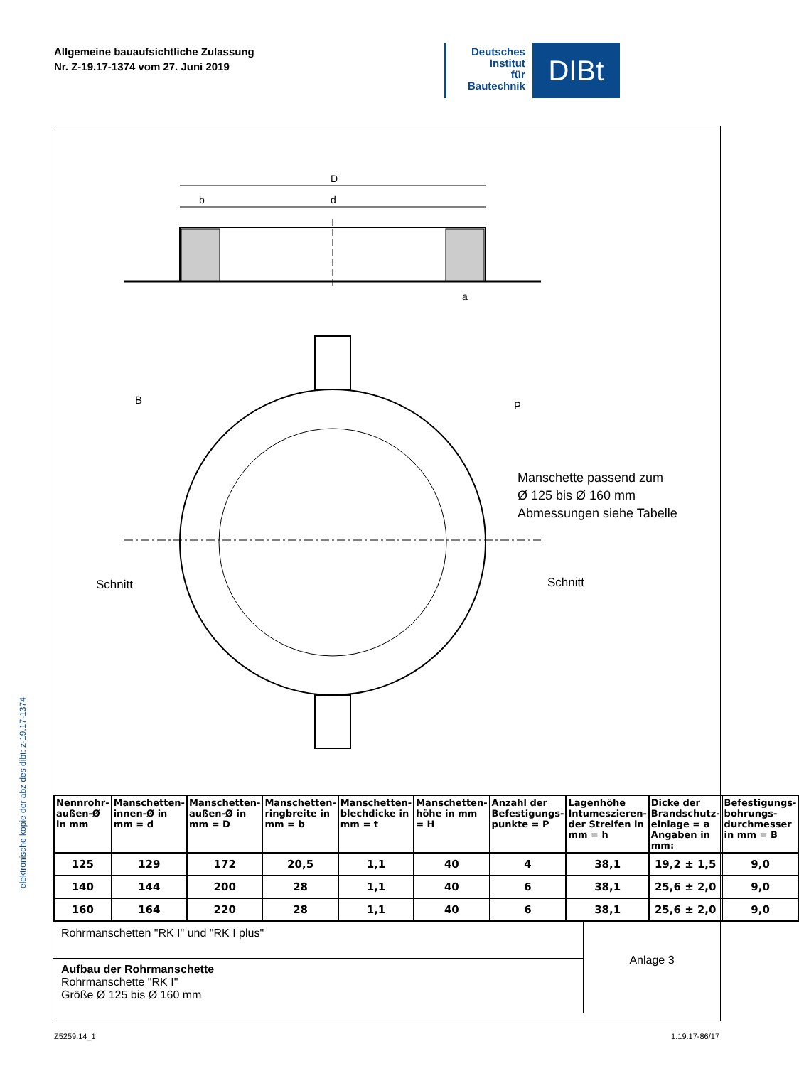Allgemeine bauaufsichtliche Zulassung
Nr. Z-19.17-1374 vom 27. Juni 2019
Deutsches
Institut
für
Bautechnik
DIBt
D
b
d
a
B
P
Manschette passend zum
Ø 125 bis Ø 160 mm
Abmessungen siehe Tabelle
Schnitt
Schnitt
| Nennrohr-außen-Ø in mm | Manschetten-innen-Ø in mm = d | Manschetten-außen-Ø in mm = D | Manschetten-ringbreite in mm = b | Manschetten-blechdicke in mm = t | Manschetten-höhe in mm = H | Anzahl der Befestigungs-punkte = P | Lagenhöhe Intumeszieren-der Streifen in mm = h | Dicke der Brandschutz-einlage = a Angaben in mm: | Befestigungs-bohrungs-durchmesser in mm = B |
| --- | --- | --- | --- | --- | --- | --- | --- | --- | --- |
| 125 | 129 | 172 | 20,5 | 1,1 | 40 | 4 | 38,1 | 19,2 ± 1,5 | 9,0 |
| 140 | 144 | 200 | 28 | 1,1 | 40 | 6 | 38,1 | 25,6 ± 2,0 | 9,0 |
| 160 | 164 | 220 | 28 | 1,1 | 40 | 6 | 38,1 | 25,6 ± 2,0 | 9,0 |
Rohrmanschetten "RK I" und "RK I plus"
Aufbau der Rohrmanschette
Rohrmanschette "RK I"
Größe Ø 125 bis Ø 160 mm
Anlage 3
elektronische kopie der abz des dibt: z-19.17-1374
Z5259.14_1 1.19.17-86/17